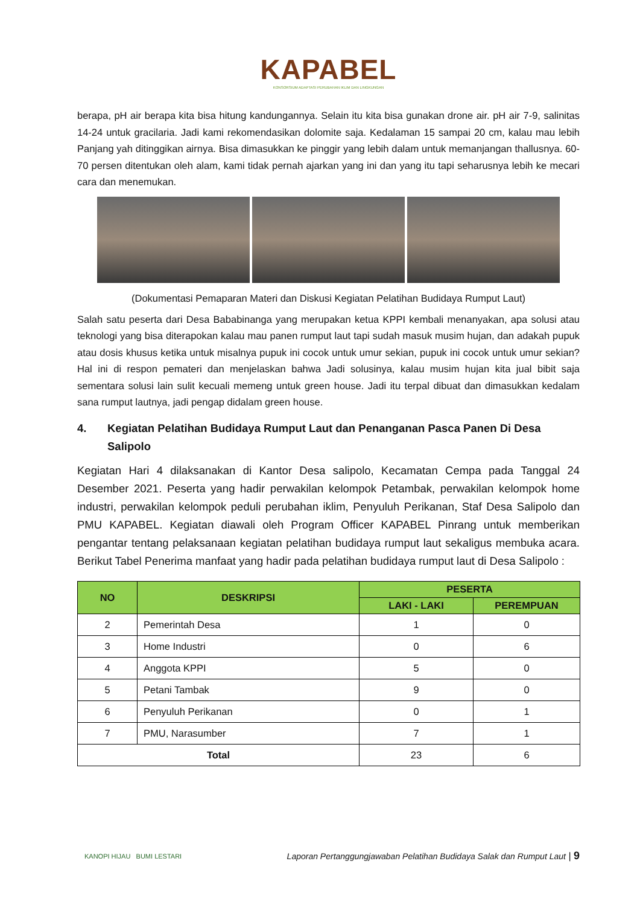KAPABEL
KONSORSIUM ADAPTASI PERUBAHAN IKLIM DAN LINGKUNGAN
berapa, pH air berapa kita bisa hitung kandungannya. Selain itu kita bisa gunakan drone air. pH air 7-9, salinitas 14-24 untuk gracilaria. Jadi kami rekomendasikan dolomite saja. Kedalaman 15 sampai 20 cm, kalau mau lebih Panjang yah ditinggikan airnya. Bisa dimasukkan ke pinggir yang lebih dalam untuk memanjangan thallusnya. 60-70 persen ditentukan oleh alam, kami tidak pernah ajarkan yang ini dan yang itu tapi seharusnya lebih ke mecari cara dan menemukan.
(Dokumentasi Pemaparan Materi dan Diskusi Kegiatan Pelatihan Budidaya Rumput Laut)
Salah satu peserta dari Desa Bababinanga yang merupakan ketua KPPI kembali menanyakan, apa solusi atau teknologi yang bisa diterapokan kalau mau panen rumput laut tapi sudah masuk musim hujan, dan adakah pupuk atau dosis khusus ketika untuk misalnya pupuk ini cocok untuk umur sekian, pupuk ini cocok untuk umur sekian? Hal ini di respon pemateri dan menjelaskan bahwa Jadi solusinya, kalau musim hujan kita jual bibit saja sementara solusi lain sulit kecuali memeng untuk green house. Jadi itu terpal dibuat dan dimasukkan kedalam sana rumput lautnya, jadi pengap didalam green house.
4. Kegiatan Pelatihan Budidaya Rumput Laut dan Penanganan Pasca Panen Di Desa Salipolo
Kegiatan Hari 4 dilaksanakan di Kantor Desa salipolo, Kecamatan Cempa pada Tanggal 24 Desember 2021. Peserta yang hadir perwakilan kelompok Petambak, perwakilan kelompok home industri, perwakilan kelompok peduli perubahan iklim, Penyuluh Perikanan, Staf Desa Salipolo dan PMU KAPABEL. Kegiatan diawali oleh Program Officer KAPABEL Pinrang untuk memberikan pengantar tentang pelaksanaan kegiatan pelatihan budidaya rumput laut sekaligus membuka acara. Berikut Tabel Penerima manfaat yang hadir pada pelatihan budidaya rumput laut di Desa Salipolo :
| NO | DESKRIPSI | PESERTA | |
| --- | --- | --- | --- |
| | | LAKI - LAKI | PEREMPUAN |
| 2 | Pemerintah Desa | 1 | 0 |
| 3 | Home Industri | 0 | 6 |
| 4 | Anggota KPPI | 5 | 0 |
| 5 | Petani Tambak | 9 | 0 |
| 6 | Penyuluh Perikanan | 0 | 1 |
| 7 | PMU, Narasumber | 7 | 1 |
| Total | | 23 | 6 |
KANOPI HIJAU BUMI LESTARI
Laporan Pertanggungjawaban Pelatihan Budidaya Salak dan Rumput Laut | 9